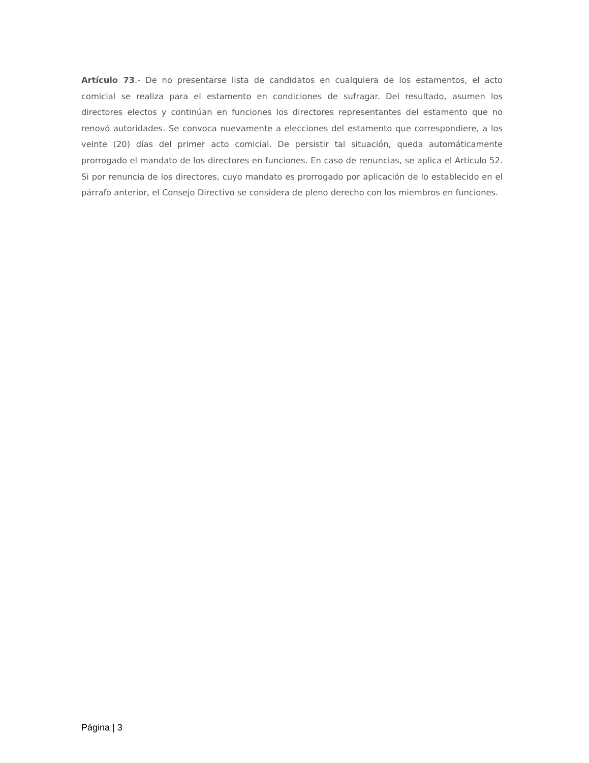Artículo 73.- De no presentarse lista de candidatos en cualquiera de los estamentos, el acto comicial se realiza para el estamento en condiciones de sufragar. Del resultado, asumen los directores electos y continúan en funciones los directores representantes del estamento que no renovó autoridades. Se convoca nuevamente a elecciones del estamento que correspondiere, a los veinte (20) días del primer acto comicial. De persistir tal situación, queda automáticamente prorrogado el mandato de los directores en funciones. En caso de renuncias, se aplica el Artículo 52. Si por renuncia de los directores, cuyo mandato es prorrogado por aplicación de lo establecido en el párrafo anterior, el Consejo Directivo se considera de pleno derecho con los miembros en funciones.
Página | 3